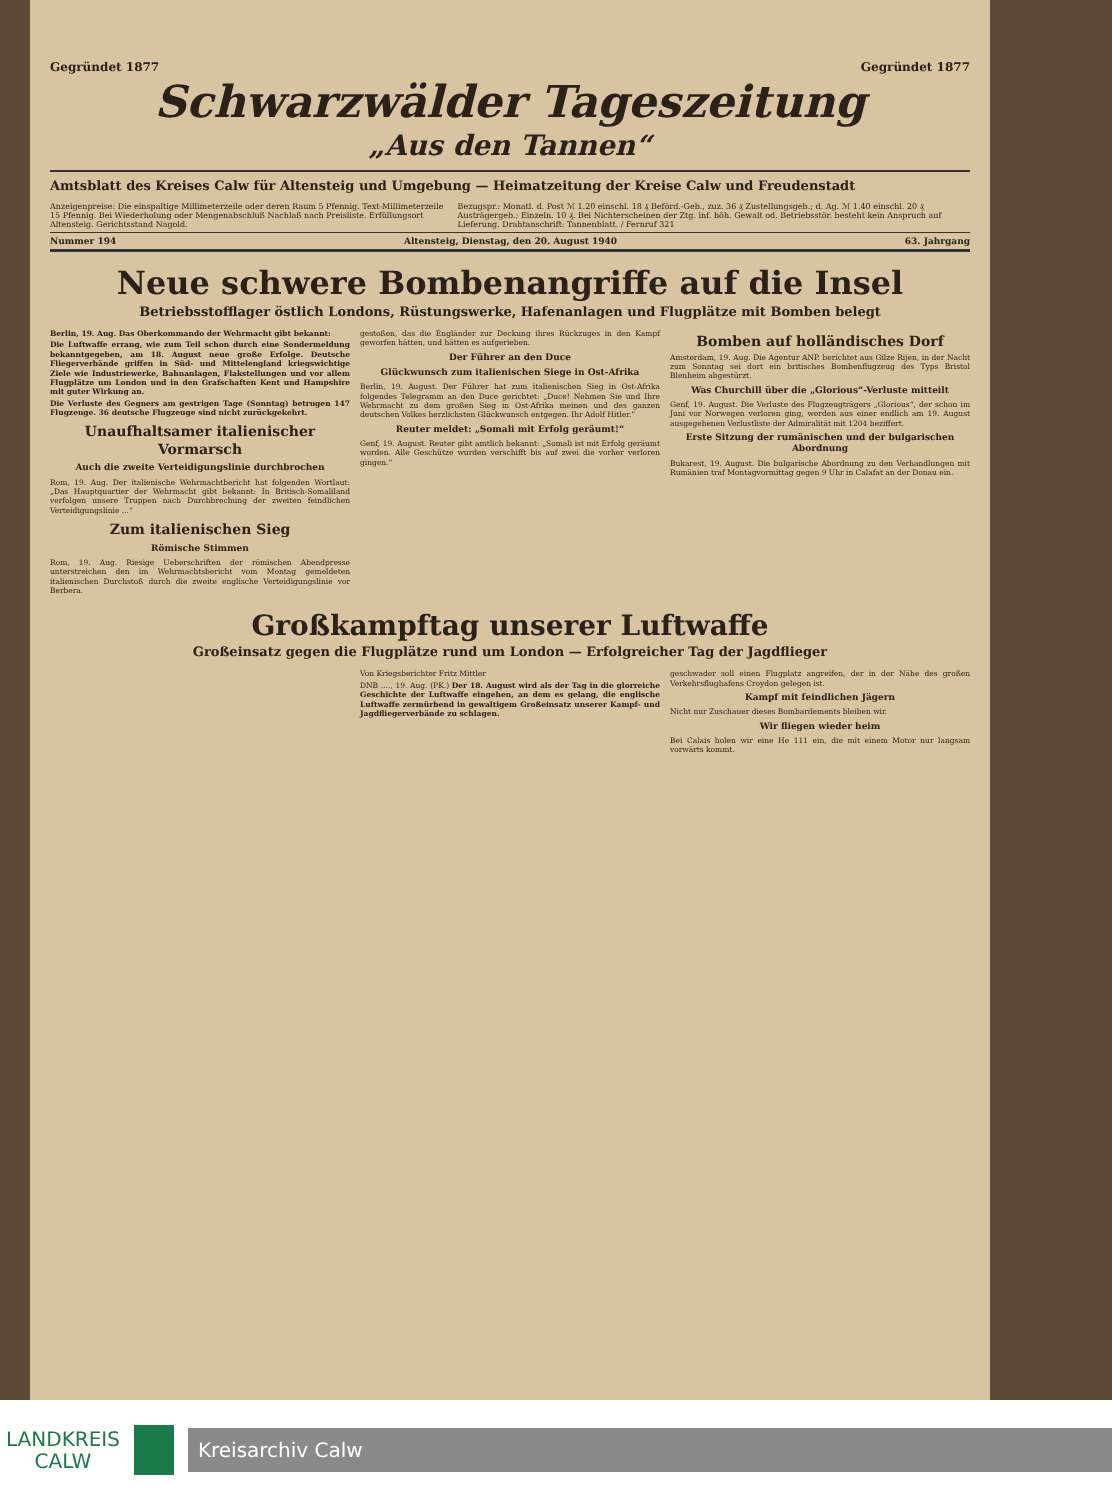Gegründet 1877 Gegründet 1877
Schwarzwälder Tageszeitung
„Aus den Tannen“
Amtsblatt des Kreises Calw für Altensteig und Umgebung — Heimatzeitung der Kreise Calw und Freudenstadt
Anzeigenpreise: Die einspaltige Millimeterzeile oder deren Raum 5 Pfennig. Text-Millimeterzeile 15 Pfennig. Bei Wiederholung oder Mengenabschluß Nachlaß nach Preisliste. Erfüllungsort Altensteig. Gerichtsstand Nagold.
Bezugspr.: Monatl. d. Post ℳ 1.20 einschl. 18 ₰ Beförd.-Geb., zuz. 36 ₰ Zustellungsgeb.; d. Ag. ℳ 1.40 einschl. 20 ₰ Austrägergeb.; Einzeln. 10 ₰. Bei Nichterscheinen der Ztg. inf. höh. Gewalt od. Betriebsstör. besteht kein Anspruch auf Lieferung. Drahtanschrift: Tannenblatt. / Fernruf 321
Nummer 194 Altensteig, Dienstag, den 20. August 1940 63. Jahrgang
Neue schwere Bombenangriffe auf die Insel
Betriebsstofflager östlich Londons, Rüstungswerke, Hafenanlagen und Flugplätze mit Bomben belegt
Berlin, 19. Aug. Das Oberkommando der Wehrmacht gibt bekannt:
Die Luftwaffe errang, wie zum Teil schon durch eine Sondermeldung bekanntgegeben, am 18. August neue große Erfolge. Deutsche Fliegerverbände griffen in Süd- und Mittelengland kriegswichtige Ziele wie Industriewerke, Bahnanlagen, Flakstellungen und vor allem Flugplätze um London und in den Grafschaften Kent und Hampshire mit guter Wirkung an.
Die Verluste des Gegners am gestrigen Tage (Sonntag) betrugen 147 Flugzeuge. 36 deutsche Flugzeuge sind nicht zurückgekehrt.
Unaufhaltsamer italienischer Vormarsch
Auch die zweite Verteidigungslinie durchbrochen
Rom, 19. Aug. Der italienische Wehrmachtbericht hat folgenden Wortlaut: „Das Hauptquartier der Wehrmacht gibt bekannt: In Britisch-Somaliland verfolgen unsere Truppen nach Durchbrechung der zweiten feindlichen Verteidigungslinie ...“
Zum italienischen Sieg
Römische Stimmen
Rom, 19. Aug. Riesige Ueberschriften der römischen Abendpresse unterstreichen den im Wehrmachtsbericht vom Montag gemeldeten italienischen Durchstoß durch die zweite englische Verteidigungslinie vor Berbera.
gestoßen, das die Engländer zur Deckung ihres Rückzuges in den Kampf geworfen hätten, und hätten es aufgerieben.
Der Führer an den Duce
Glückwunsch zum italienischen Siege in Ost-Afrika
Berlin, 19. August. Der Führer hat zum italienischen Sieg in Ost-Afrika folgendes Telegramm an den Duce gerichtet: „Duce! Nehmen Sie und Ihre Wehrmacht zu dem großen Sieg in Ost-Afrika meinen und des ganzen deutschen Volkes herzlichsten Glückwunsch entgegen. Ihr Adolf Hitler.“
Reuter meldet: „Somali mit Erfolg geräumt!“
Genf, 19. August. Reuter gibt amtlich bekannt: „Somali ist mit Erfolg geräumt worden. Alle Geschütze wurden verschifft bis auf zwei die vorher verloren gingen.“
Bomben auf holländisches Dorf
Amsterdam, 19. Aug. Die Agentur ANP. berichtet aus Gilze Rijen, in der Nacht zum Sonntag sei dort ein britisches Bombenflugzeug des Typs Bristol Blenheim abgestürzt.
Was Churchill über die „Glorious“-Verluste mitteilt
Genf, 19. August. Die Verluste des Flugzeugträgers „Glorious“, der schon im Juni vor Norwegen verloren ging, werden aus einer endlich am 19. August ausgegebenen Verlustliste der Admiralität mit 1204 beziffert.
Erste Sitzung der rumänischen und der bulgarischen Abordnung
Bukarest, 19. August. Die bulgarische Abordnung zu den Verhandlungen mit Rumänien traf Montagvormittag gegen 9 Uhr in Calafat an der Donau ein.
Großkampftag unserer Luftwaffe
Großeinsatz gegen die Flugplätze rund um London — Erfolgreicher Tag der Jagdflieger
Von Kriegsberichter Fritz Mittler
DNB ...., 19. Aug. (PK.) Der 18. August wird als der Tag in die glorreiche Geschichte der Luftwaffe eingehen, an dem es gelang, die englische Luftwaffe zermürbend in gewaltigem Großeinsatz unserer Kampf- und Jagdfliegerverbände zu schlagen.
geschwader soll einen Flugplatz angreifen, der in der Nähe des großen Verkehrsflughafens Croydon gelegen ist.
Kampf mit feindlichen Jägern
Nicht nur Zuschauer dieses Bombardements bleiben wir.
Wir fliegen wieder heim
Bei Calais holen wir eine He 111 ein, die mit einem Motor nur langsam vorwärts kommt.
LANDKREIS
CALW
Kreisarchiv Calw